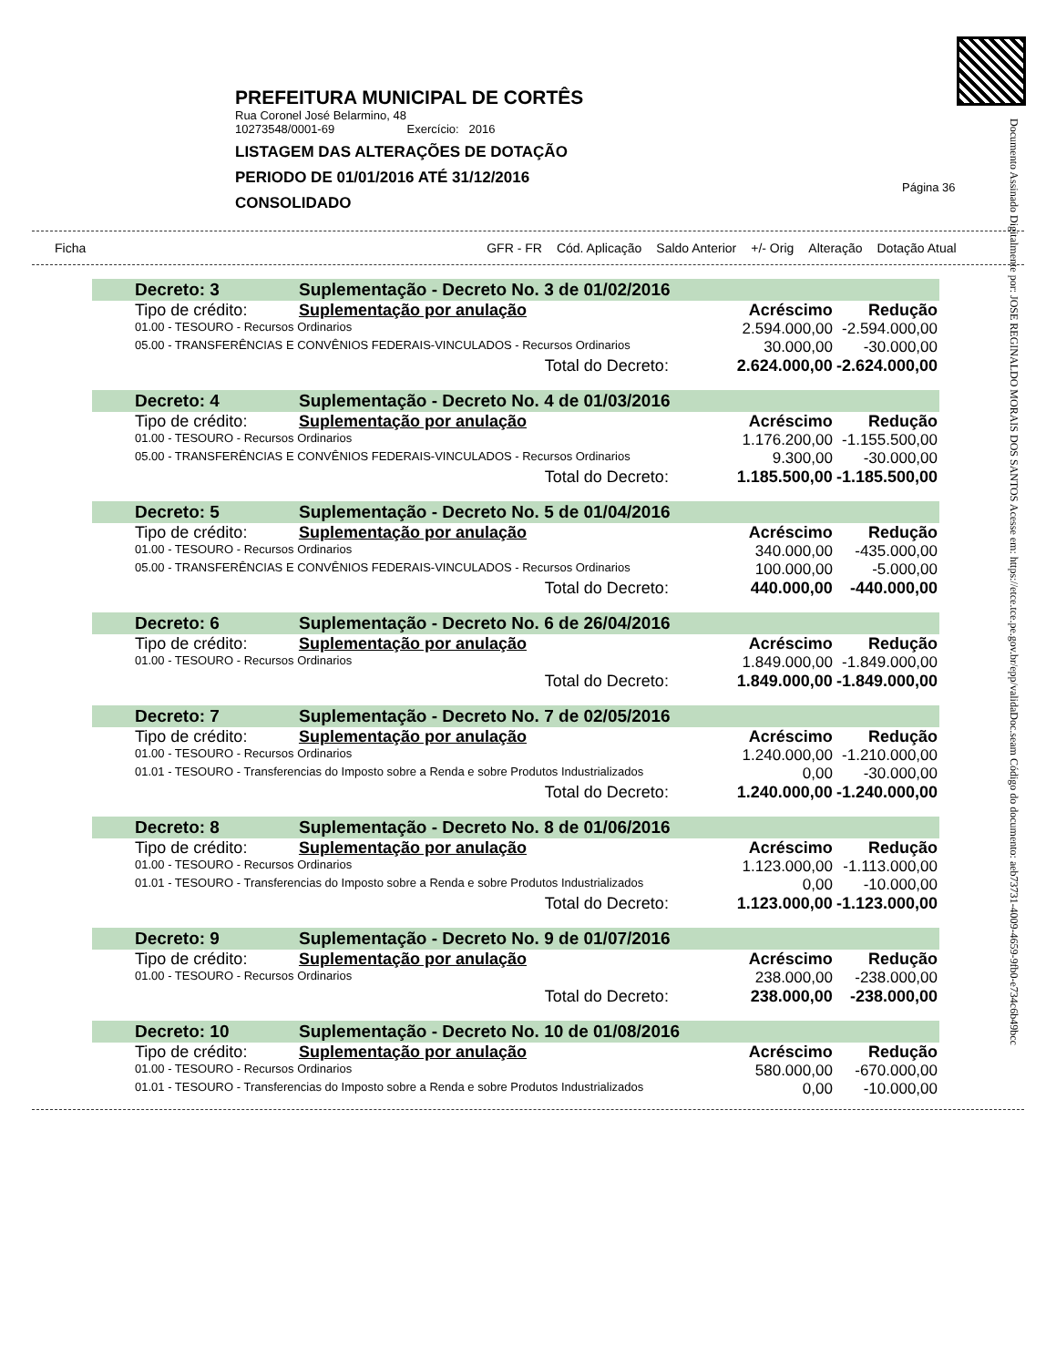Documento Assinado Digitalmente por: JOSE REGINALDO MORAIS DOS SANTOS Acesse em: https://etce.tce.pe.gov.br/epp/validaDoc.seam Código do documento: aeb73731-4009-4659-9fb0-e734c6b49bcc
PREFEITURA MUNICIPAL DE CORTÊS
Rua Coronel José Belarmino, 48
10273548/0001-69 Exercício: 2016
LISTAGEM DAS ALTERAÇÕES DE DOTAÇÃO
PERIODO DE 01/01/2016 ATÉ 31/12/2016
CONSOLIDADO
Página 36
Ficha GFR - FR Cód. Aplicação Saldo Anterior +/- Orig Alteração Dotação Atual
| | Decreto: 3 | Suplementação - Decreto No. 3 de 01/02/2016 | | |
| | Tipo de crédito: | Suplementação por anulação | Acréscimo | Redução |
| | 01.00 - TESOURO - Recursos Ordinarios | | 2.594.000,00 | -2.594.000,00 |
| | 05.00 - TRANSFERÊNCIAS E CONVÊNIOS FEDERAIS-VINCULADOS - Recursos Ordinarios | | 30.000,00 | -30.000,00 |
| | Total do Decreto: | | 2.624.000,00 | -2.624.000,00 |
| | Decreto: 4 | Suplementação - Decreto No. 4 de 01/03/2016 | | |
| | Tipo de crédito: | Suplementação por anulação | Acréscimo | Redução |
| | 01.00 - TESOURO - Recursos Ordinarios | | 1.176.200,00 | -1.155.500,00 |
| | 05.00 - TRANSFERÊNCIAS E CONVÊNIOS FEDERAIS-VINCULADOS - Recursos Ordinarios | | 9.300,00 | -30.000,00 |
| | Total do Decreto: | | 1.185.500,00 | -1.185.500,00 |
| | Decreto: 5 | Suplementação - Decreto No. 5 de 01/04/2016 | | |
| | Tipo de crédito: | Suplementação por anulação | Acréscimo | Redução |
| | 01.00 - TESOURO - Recursos Ordinarios | | 340.000,00 | -435.000,00 |
| | 05.00 - TRANSFERÊNCIAS E CONVÊNIOS FEDERAIS-VINCULADOS - Recursos Ordinarios | | 100.000,00 | -5.000,00 |
| | Total do Decreto: | | 440.000,00 | -440.000,00 |
| | Decreto: 6 | Suplementação - Decreto No. 6 de 26/04/2016 | | |
| | Tipo de crédito: | Suplementação por anulação | Acréscimo | Redução |
| | 01.00 - TESOURO - Recursos Ordinarios | | 1.849.000,00 | -1.849.000,00 |
| | Total do Decreto: | | 1.849.000,00 | -1.849.000,00 |
| | Decreto: 7 | Suplementação - Decreto No. 7 de 02/05/2016 | | |
| | Tipo de crédito: | Suplementação por anulação | Acréscimo | Redução |
| | 01.00 - TESOURO - Recursos Ordinarios | | 1.240.000,00 | -1.210.000,00 |
| | 01.01 - TESOURO - Transferencias do Imposto sobre a Renda e sobre Produtos Industrializados | | 0,00 | -30.000,00 |
| | Total do Decreto: | | 1.240.000,00 | -1.240.000,00 |
| | Decreto: 8 | Suplementação - Decreto No. 8 de 01/06/2016 | | |
| | Tipo de crédito: | Suplementação por anulação | Acréscimo | Redução |
| | 01.00 - TESOURO - Recursos Ordinarios | | 1.123.000,00 | -1.113.000,00 |
| | 01.01 - TESOURO - Transferencias do Imposto sobre a Renda e sobre Produtos Industrializados | | 0,00 | -10.000,00 |
| | Total do Decreto: | | 1.123.000,00 | -1.123.000,00 |
| | Decreto: 9 | Suplementação - Decreto No. 9 de 01/07/2016 | | |
| | Tipo de crédito: | Suplementação por anulação | Acréscimo | Redução |
| | 01.00 - TESOURO - Recursos Ordinarios | | 238.000,00 | -238.000,00 |
| | Total do Decreto: | | 238.000,00 | -238.000,00 |
| | Decreto: 10 | Suplementação - Decreto No. 10 de 01/08/2016 | | |
| | Tipo de crédito: | Suplementação por anulação | Acréscimo | Redução |
| | 01.00 - TESOURO - Recursos Ordinarios | | 580.000,00 | -670.000,00 |
| | 01.01 - TESOURO - Transferencias do Imposto sobre a Renda e sobre Produtos Industrializados | | 0,00 | -10.000,00 |